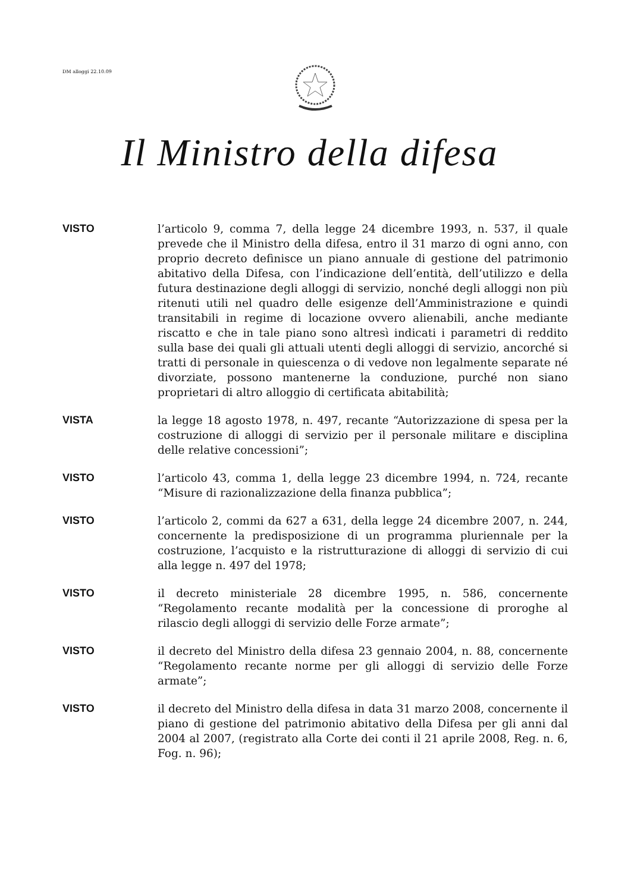DM alloggi 22.10.09
Il Ministro della difesa
VISTO
l’articolo 9, comma 7, della legge 24 dicembre 1993, n. 537, il quale prevede che il Ministro della difesa, entro il 31 marzo di ogni anno, con proprio decreto definisce un piano annuale di gestione del patrimonio abitativo della Difesa, con l’indicazione dell’entità, dell’utilizzo e della futura destinazione degli alloggi di servizio, nonché degli alloggi non più ritenuti utili nel quadro delle esigenze dell’Amministrazione e quindi transitabili in regime di locazione ovvero alienabili, anche mediante riscatto e che in tale piano sono altresì indicati i parametri di reddito sulla base dei quali gli attuali utenti degli alloggi di servizio, ancorché si tratti di personale in quiescenza o di vedove non legalmente separate né divorziate, possono mantenerne la conduzione, purché non siano proprietari di altro alloggio di certificata abitabilità;
VISTA
la legge 18 agosto 1978, n. 497, recante “Autorizzazione di spesa per la costruzione di alloggi di servizio per il personale militare e disciplina delle relative concessioni”;
VISTO
l’articolo 43, comma 1, della legge 23 dicembre 1994, n. 724, recante “Misure di razionalizzazione della finanza pubblica”;
VISTO
l’articolo 2, commi da 627 a 631, della legge 24 dicembre 2007, n. 244, concernente la predisposizione di un programma pluriennale per la costruzione, l’acquisto e la ristrutturazione di alloggi di servizio di cui alla legge n. 497 del 1978;
VISTO
il decreto ministeriale 28 dicembre 1995, n. 586, concernente “Regolamento recante modalità per la concessione di proroghe al rilascio degli alloggi di servizio delle Forze armate”;
VISTO
il decreto del Ministro della difesa 23 gennaio 2004, n. 88, concernente “Regolamento recante norme per gli alloggi di servizio delle Forze armate”;
VISTO
il decreto del Ministro della difesa in data 31 marzo 2008, concernente il piano di gestione del patrimonio abitativo della Difesa per gli anni dal 2004 al 2007, (registrato alla Corte dei conti il 21 aprile 2008, Reg. n. 6, Fog. n. 96);